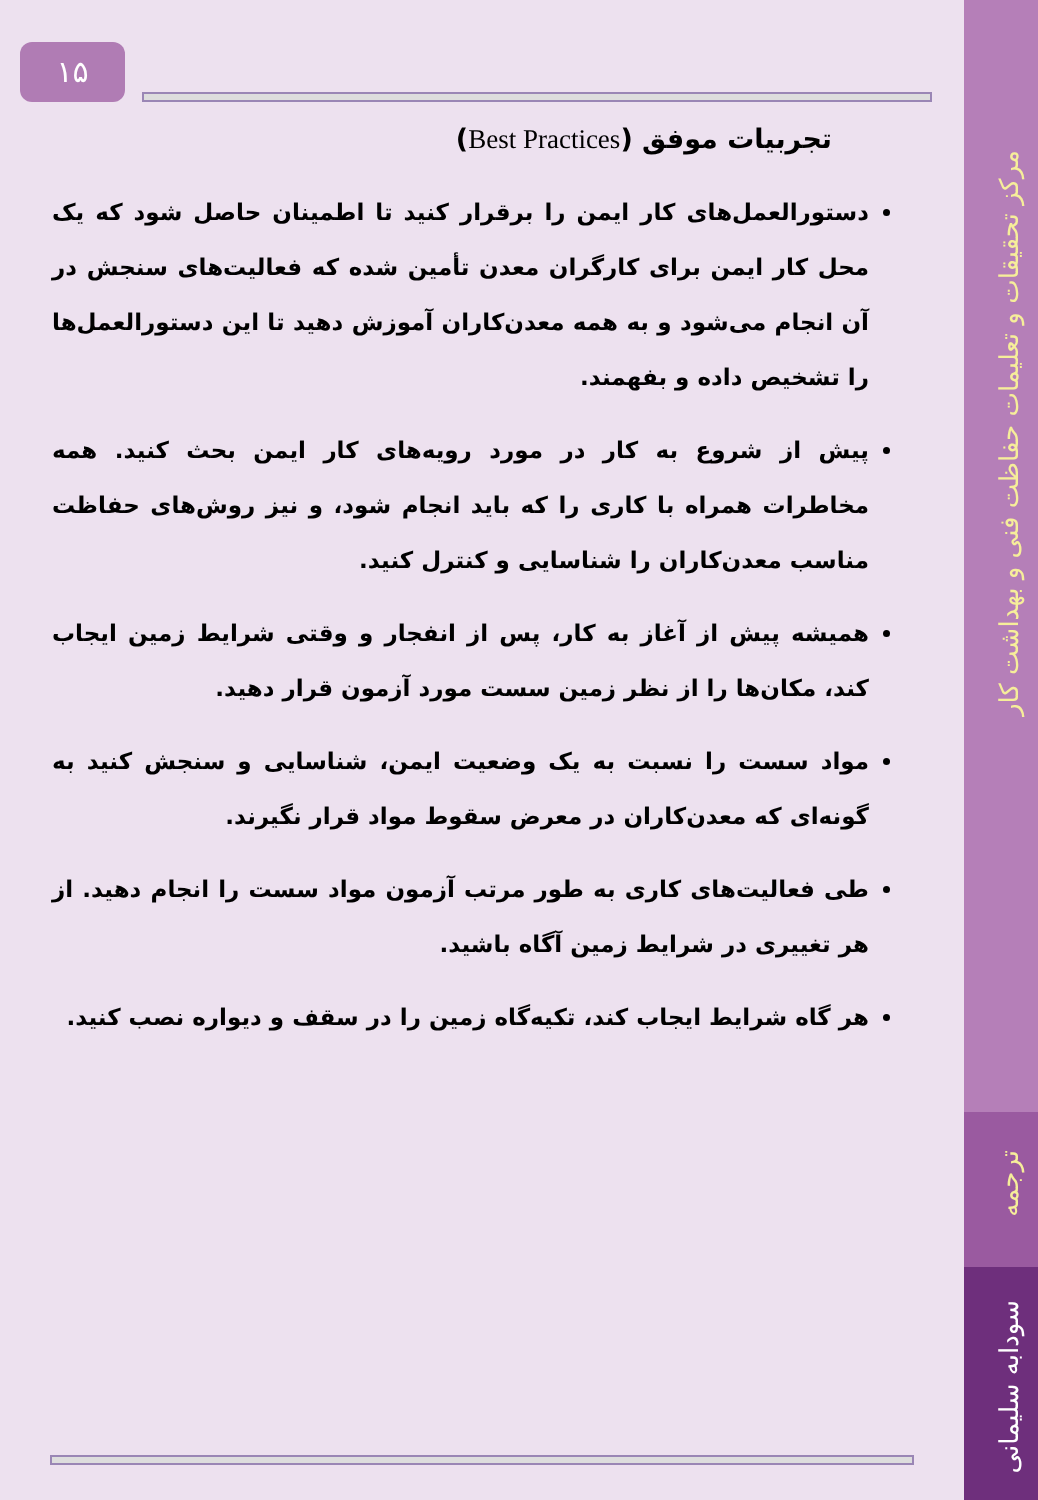مرکز تحقیقات و تعلیمات حفاظت فنی و بهداشت کار
ترجمه
سودابه سلیمانی
۱۵
تجربیات موفق (Best Practices)
دستورالعمل‌های کار ایمن را برقرار کنید تا اطمینان حاصل شود که یک محل کار ایمن برای کارگران معدن تأمین شده که فعالیت‌های سنجش در آن انجام می‌شود و به همه معدن‌کاران آموزش دهید تا این دستورالعمل‌ها را تشخیص داده و بفهمند.
پیش از شروع به کار در مورد رویه‌های کار ایمن بحث کنید. همه مخاطرات همراه با کاری را که باید انجام شود، و نیز روش‌های حفاظت مناسب معدن‌کاران را شناسایی و کنترل کنید.
همیشه پیش از آغاز به کار، پس از انفجار و وقتی شرایط زمین ایجاب کند، مکان‌ها را از نظر زمین سست مورد آزمون قرار دهید.
مواد سست را نسبت به یک وضعیت ایمن، شناسایی و سنجش کنید به گونه‌ای که معدن‌کاران در معرض سقوط مواد قرار نگیرند.
طی فعالیت‌های کاری به طور مرتب آزمون مواد سست را انجام دهید. از هر تغییری در شرایط زمین آگاه باشید.
هر گاه شرایط ایجاب کند، تکیه‌گاه زمین را در سقف و دیواره نصب کنید.